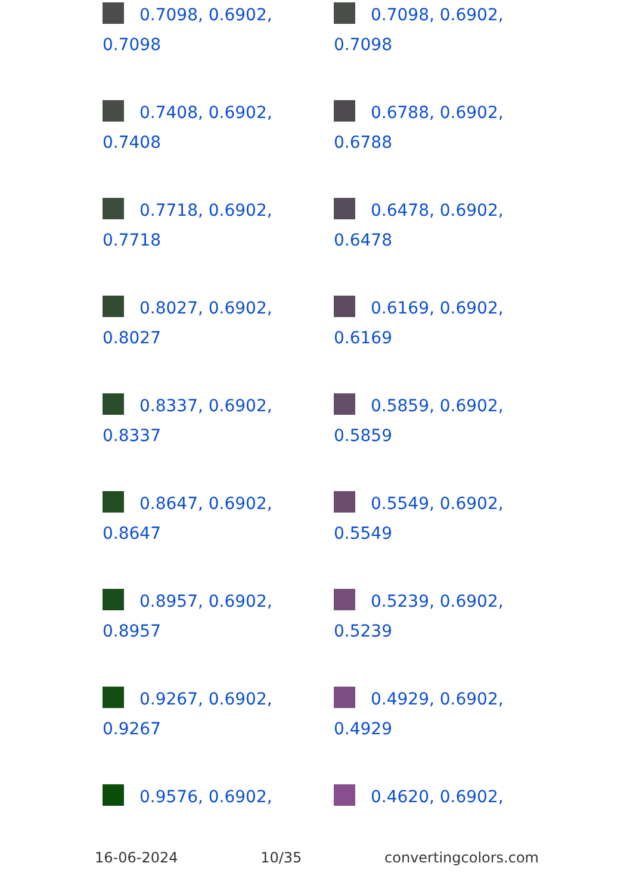0.7098, 0.6902, 0.7098
0.7098, 0.6902, 0.7098
0.7408, 0.6902, 0.7408
0.6788, 0.6902, 0.6788
0.7718, 0.6902, 0.7718
0.6478, 0.6902, 0.6478
0.8027, 0.6902, 0.8027
0.6169, 0.6902, 0.6169
0.8337, 0.6902, 0.8337
0.5859, 0.6902, 0.5859
0.8647, 0.6902, 0.8647
0.5549, 0.6902, 0.5549
0.8957, 0.6902, 0.8957
0.5239, 0.6902, 0.5239
0.9267, 0.6902, 0.9267
0.4929, 0.6902, 0.4929
0.9576, 0.6902,
0.4620, 0.6902,
16-06-2024 10/35 convertingcolors.com